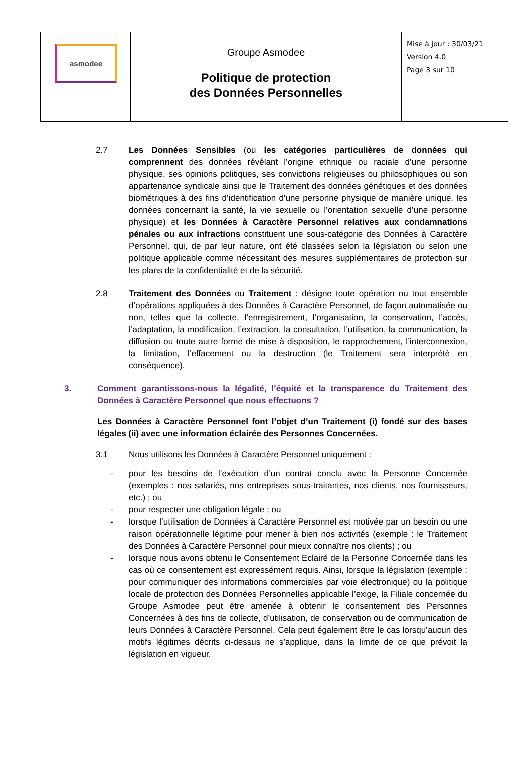| asmodee | Groupe Asmodee Politique de protection des Données Personnelles | Mise à jour : 30/03/21 Version 4.0 Page 3 sur 10 |
2.7 Les Données Sensibles (ou les catégories particulières de données qui comprennent des données révélant l’origine ethnique ou raciale d’une personne physique, ses opinions politiques, ses convictions religieuses ou philosophiques ou son appartenance syndicale ainsi que le Traitement des données génétiques et des données biométriques à des fins d’identification d’une personne physique de manière unique, les données concernant la santé, la vie sexuelle ou l’orientation sexuelle d’une personne physique) et les Données à Caractère Personnel relatives aux condamnations pénales ou aux infractions constituent une sous-catégorie des Données à Caractère Personnel, qui, de par leur nature, ont été classées selon la législation ou selon une politique applicable comme nécessitant des mesures supplémentaires de protection sur les plans de la confidentialité et de la sécurité.
2.8 Traitement des Données ou Traitement : désigne toute opération ou tout ensemble d’opérations appliquées à des Données à Caractère Personnel, de façon automatisée ou non, telles que la collecte, l’enregistrement, l’organisation, la conservation, l’accès, l’adaptation, la modification, l’extraction, la consultation, l’utilisation, la communication, la diffusion ou toute autre forme de mise à disposition, le rapprochement, l’interconnexion, la limitation, l’effacement ou la destruction (le Traitement sera interprété en conséquence).
3. Comment garantissons-nous la légalité, l’équité et la transparence du Traitement des Données à Caractère Personnel que nous effectuons ?
Les Données à Caractère Personnel font l’objet d’un Traitement (i) fondé sur des bases légales (ii) avec une information éclairée des Personnes Concernées.
3.1 Nous utilisons les Données à Caractère Personnel uniquement :
- pour les besoins de l’exécution d’un contrat conclu avec la Personne Concernée (exemples : nos salariés, nos entreprises sous-traitantes, nos clients, nos fournisseurs, etc.) ; ou
- pour respecter une obligation légale ; ou
- lorsque l’utilisation de Données à Caractère Personnel est motivée par un besoin ou une raison opérationnelle légitime pour mener à bien nos activités (exemple : le Traitement des Données à Caractère Personnel pour mieux connaître nos clients) ; ou
- lorsque nous avons obtenu le Consentement Eclairé de la Personne Concernée dans les cas où ce consentement est expressément requis. Ainsi, lorsque la législation (exemple : pour communiquer des informations commerciales par voie électronique) ou la politique locale de protection des Données Personnelles applicable l’exige, la Filiale concernée du Groupe Asmodee peut être amenée à obtenir le consentement des Personnes Concernées à des fins de collecte, d’utilisation, de conservation ou de communication de leurs Données à Caractère Personnel. Cela peut également être le cas lorsqu’aucun des motifs légitimes décrits ci-dessus ne s’applique, dans la limite de ce que prévoit la législation en vigueur.